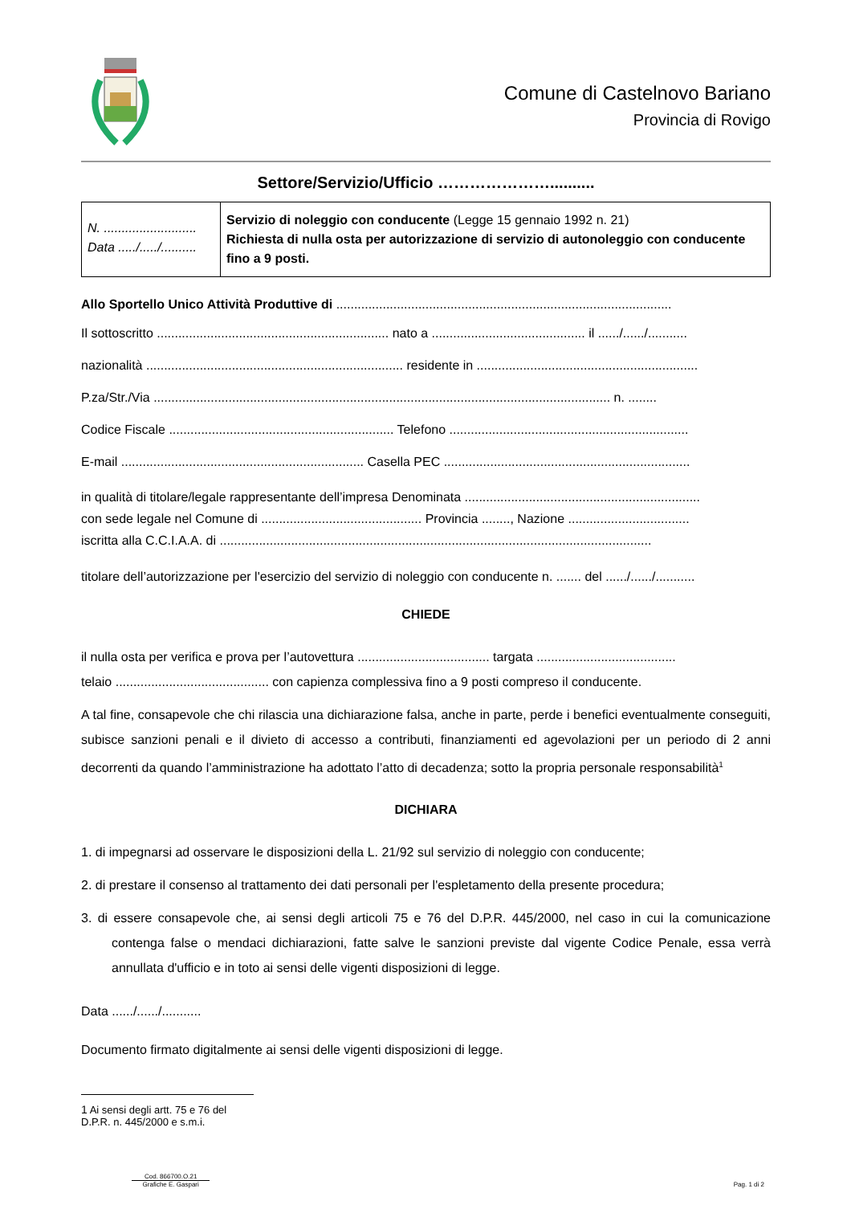Comune di Castelnovo Bariano
Provincia di Rovigo
Settore/Servizio/Ufficio …………………..........
| N. .......................... Data ...../...../.......... | Servizio di noleggio con conducente (Legge 15 gennaio 1992 n. 21) Richiesta di nulla osta per autorizzazione di servizio di autonoleggio con conducente fino a 9 posti. |
Allo Sportello Unico Attività Produttive di ..............................................................................................
Il sottoscritto ................................................................. nato a ........................................... il ....../....../...........
nazionalità ........................................................................ residente in ..............................................................
P.za/Str./Via ................................................................................................................................ n. ........
Codice Fiscale ............................................................... Telefono ...................................................................
E-mail .................................................................... Casella PEC .....................................................................
in qualità di titolare/legale rappresentante dell’impresa Denominata ..................................................................
con sede legale nel Comune di ............................................. Provincia ........, Nazione ..................................
iscritta alla C.C.I.A.A. di .........................................................................................................................
titolare dell’autorizzazione per l'esercizio del servizio di noleggio con conducente n. ....... del ....../....../...........
CHIEDE
il nulla osta per verifica e prova per l’autovettura ..................................... targata .......................................
telaio ........................................... con capienza complessiva fino a 9 posti compreso il conducente.
A tal fine, consapevole che chi rilascia una dichiarazione falsa, anche in parte, perde i benefici eventualmente conseguiti, subisce sanzioni penali e il divieto di accesso a contributi, finanziamenti ed agevolazioni per un periodo di 2 anni decorrenti da quando l’amministrazione ha adottato l’atto di decadenza; sotto la propria personale responsabilità<sup>1</sup>
DICHIARA
1. di impegnarsi ad osservare le disposizioni della L. 21/92 sul servizio di noleggio con conducente;
2. di prestare il consenso al trattamento dei dati personali per l'espletamento della presente procedura;
3. di essere consapevole che, ai sensi degli articoli 75 e 76 del D.P.R. 445/2000, nel caso in cui la comunicazione contenga false o mendaci dichiarazioni, fatte salve le sanzioni previste dal vigente Codice Penale, essa verrà annullata d'ufficio e in toto ai sensi delle vigenti disposizioni di legge.
Data ....../....../...........
Documento firmato digitalmente ai sensi delle vigenti disposizioni di legge.
1 Ai sensi degli artt. 75 e 76 del D.P.R. n. 445/2000 e s.m.i.
Cod. 866700.O.21
Grafiche E. Gaspari
Pag. 1 di 2